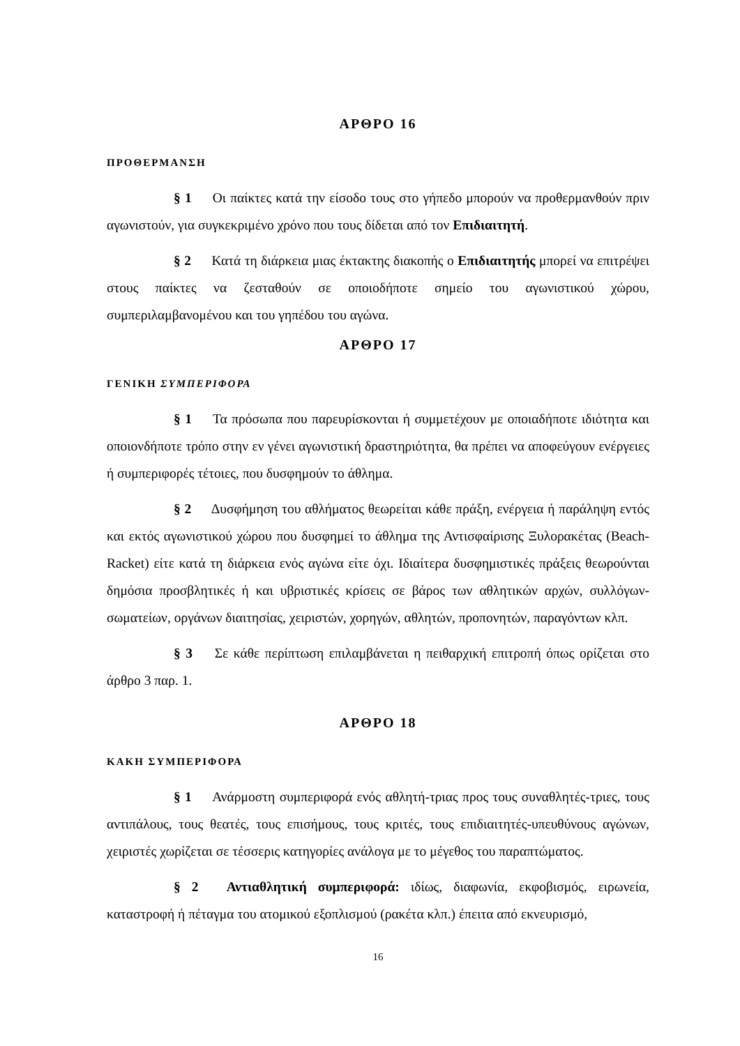ΑΡΘΡΟ 16
ΠΡΟΘΕΡΜΑΝΣΗ
§ 1 Οι παίκτες κατά την είσοδο τους στο γήπεδο μπορούν να προθερμανθούν πριν αγωνιστούν, για συγκεκριμένο χρόνο που τους δίδεται από τον Επιδιαιτητή.
§ 2 Κατά τη διάρκεια μιας έκτακτης διακοπής ο Επιδιαιτητής μπορεί να επιτρέψει στους παίκτες να ζεσταθούν σε οποιοδήποτε σημείο του αγωνιστικού χώρου, συμπεριλαμβανομένου και του γηπέδου του αγώνα.
ΑΡΘΡΟ 17
ΓΕΝΙΚΗ ΣΥΜΠΕΡΙΦΟΡΑ
§ 1 Τα πρόσωπα που παρευρίσκονται ή συμμετέχουν με οποιαδήποτε ιδιότητα και οποιονδήποτε τρόπο στην εν γένει αγωνιστική δραστηριότητα, θα πρέπει να αποφεύγουν ενέργειες ή συμπεριφορές τέτοιες, που δυσφημούν το άθλημα.
§ 2 Δυσφήμηση του αθλήματος θεωρείται κάθε πράξη, ενέργεια ή παράληψη εντός και εκτός αγωνιστικού χώρου που δυσφημεί το άθλημα της Αντισφαίρισης Ξυλορακέτας (Beach-Racket) είτε κατά τη διάρκεια ενός αγώνα είτε όχι. Ιδιαίτερα δυσφημιστικές πράξεις θεωρούνται δημόσια προσβλητικές ή και υβριστικές κρίσεις σε βάρος των αθλητικών αρχών, συλλόγων-σωματείων, οργάνων διαιτησίας, χειριστών, χορηγών, αθλητών, προπονητών, παραγόντων κλπ.
§ 3 Σε κάθε περίπτωση επιλαμβάνεται η πειθαρχική επιτροπή όπως ορίζεται στο άρθρο 3 παρ. 1.
ΑΡΘΡΟ 18
ΚΑΚΗ ΣΥΜΠΕΡΙΦΟΡΑ
§ 1 Ανάρμοστη συμπεριφορά ενός αθλητή-τριας προς τους συναθλητές-τριες, τους αντιπάλους, τους θεατές, τους επισήμους, τους κριτές, τους επιδιαιτητές-υπευθύνους αγώνων, χειριστές χωρίζεται σε τέσσερις κατηγορίες ανάλογα με το μέγεθος του παραπτώματος.
§ 2 Αντιαθλητική συμπεριφορά: ιδίως, διαφωνία, εκφοβισμός, ειρωνεία, καταστροφή ή πέταγμα του ατομικού εξοπλισμού (ρακέτα κλπ.) έπειτα από εκνευρισμό,
16